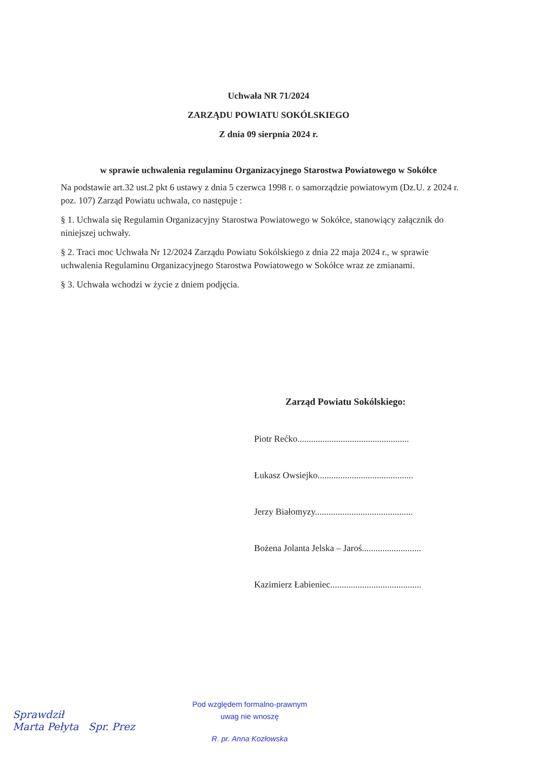Uchwała NR 71/2024
ZARZĄDU POWIATU SOKÓLSKIEGO
Z dnia 09 sierpnia 2024 r.
w sprawie uchwalenia regulaminu Organizacyjnego Starostwa Powiatowego w Sokółce
Na podstawie art.32 ust.2 pkt 6 ustawy z dnia 5 czerwca 1998 r. o samorządzie powiatowym (Dz.U. z 2024 r. poz. 107) Zarząd Powiatu uchwala, co następuje :
§ 1. Uchwala się Regulamin Organizacyjny Starostwa Powiatowego w Sokółce, stanowiący załącznik do niniejszej uchwały.
§ 2. Traci moc Uchwała Nr 12/2024 Zarządu Powiatu Sokólskiego z dnia 22 maja 2024 r., w sprawie uchwalenia Regulaminu Organizacyjnego Starostwa Powiatowego w Sokółce wraz ze zmianami.
§ 3. Uchwała wchodzi w życie z dniem podjęcia.
Zarząd Powiatu Sokólskiego:
Piotr Rećko.................................................
Łukasz Owsiejko..........................................
Jerzy Białomyzy...........................................
Bożena Jolanta Jelska – Jaroś..........................
Kazimierz Łabieniec........................................
Pod względem formalno-prawnym
uwag nie wnoszę
R. pr. Anna Kozłowska
Sprawdził
Marta Pełyta Spr. Prez